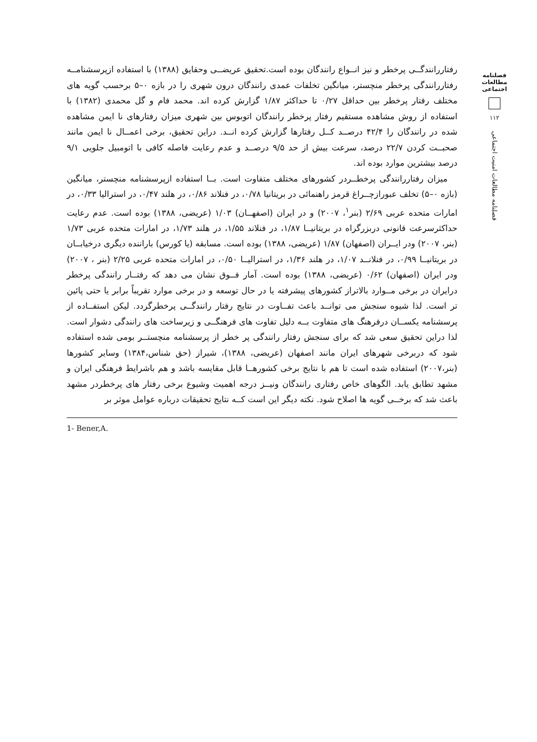رفتاررانندگــی پرخطر و نیز انــواع رانندگان بوده است.تحقیق عریضــی وحقایق (۱۳۸۸) با استفاده ازپرسشنامــه رفتاررانندگی پرخطر منچستر، میانگین تخلفات عمدی رانندگان درون شهری را در بازه ۰–۵ برحسب گویه های مختلف رفتار پرخطر بین حداقل ۰/۲۷ تا حداکثر ۱/۸۷ گزارش کرده اند. محمد فام و گل محمدی (۱۳۸۲) با استفاده از روش مشاهده مستقیم رفتار پرخطر رانندگان اتوبوس بین شهری میزان رفتارهای نا ایمن مشاهده شده در رانندگان را ۴۲/۴ درصــد کــل رفتارها گزارش کرده انــد. دراین تحقیق، برخی اعمــال نا ایمن مانند صحبــت کردن ۲۲/۷ درصد، سرعت بیش از حد ۹/۵ درصــد و عدم رعایت فاصله کافی با اتومبیل جلویی ۹/۱ درصد بیشترین موارد بوده اند.
میزان رفتاررانندگی پرخطــردر کشورهای مختلف متفاوت است. بــا استفاده ازپرسشنامه منچستر، میانگین (بازه ۰–۵) تخلف عبورازچــراغ قرمز راهنمائی در بریتانیا ۰/۷۸، در فنلاند ۰/۸۶، در هلند ۰/۴۷، در استرالیا ۰/۳۳، در امارات متحده عربی ۲/۶۹ (بنر<sup>۱</sup>، ۲۰۰۷) و در ایران (اصفهــان) ۱/۰۳ (عریضی، ۱۳۸۸) بوده است. عدم رعایت حداکثرسرعت قانونی دربزرگراه در بریتانیــا ۱/۸۷، در فنلاند ۱/۵۵، در هلند ۱/۷۳، در امارات متحده عربی ۱/۷۳ (بنر، ۲۰۰۷) ودر ایــران (اصفهان) ۱/۸۷ (عریضی، ۱۳۸۸) بوده است. مسابقه (یا کورس) باراننده دیگری درخیابــان در بریتانیــا ۰/۹۹، در فنلانــد ۱/۰۷، در هلند ۱/۳۶، در استرالیــا ۰/۵۰، در امارات متحده عربی ۲/۲۵ (بنر ، ۲۰۰۷) ودر ایران (اصفهان) ۰/۶۲ (عریضی، ۱۳۸۸) بوده است. آمار فــوق نشان می دهد که رفتــار رانندگی پرخطر درایران در برخی مــوارد بالاتراز کشورهای پیشرفته یا در حال توسعه و در برخی موارد تقریباً برابر یا حتی پائین تر است. لذا شیوه سنجش می توانــد باعث تفــاوت در نتایج رفتار رانندگــی پرخطرگردد. لیکن استفــاده از پرسشنامه یکســان درفرهنگ های متفاوت بــه دلیل تفاوت های فرهنگــی و زیرساخت های رانندگی دشوار است. لذا دراین تحقیق سعی شد که برای سنجش رفتار رانندگی پر خطر از پرسشنامه منچستــر بومی شده استفاده شود که دربرخی شهرهای ایران مانند اصفهان (عریضی، ۱۳۸۸)، شیراز (حق شناس،۱۳۸۴) وسایر کشورها (بنر،۲۰۰۷) استفاده شده است تا هم با نتایج برخی کشورهــا قابل مقایسه باشد و هم باشرایط فرهنگی ایران و مشهد تطابق یابد. الگوهای خاص رفتاری رانندگان ونیــز درجه اهمیت وشیوع برخی رفتار های پرخطردر مشهد باعث شد که برخــی گویه ها اصلاح شود. نکته دیگر این است کــه نتایج تحقیقات درباره عوامل موثر بر
1- Bener,A.
فصلنامه مطالعات اجتماعی
۱۱۲
فصلنامه مطالعات امنیت اجتماعی